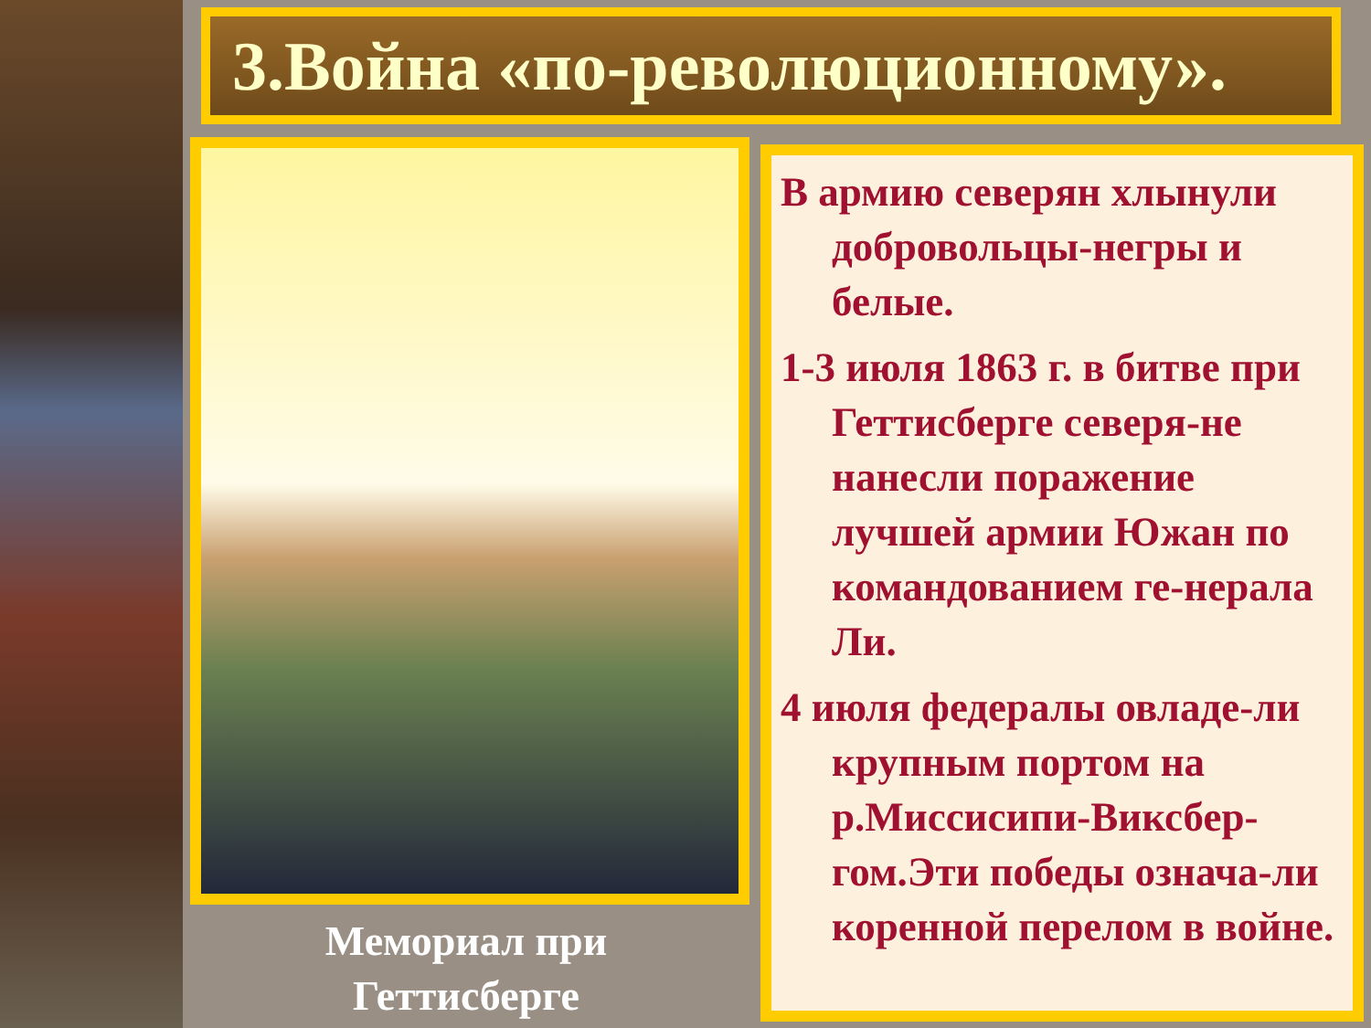3.Война «по-революционному».
Мемориал при Геттисберге
В армию северян хлынули добровольцы-негры и белые.
1-3 июля 1863 г. в битве при Геттисберге северя-не нанесли поражение лучшей армии Южан по командованием ге-нерала Ли.
4 июля федералы овладе-ли крупным портом на р.Миссисипи-Виксбер-гом.Эти победы означа-ли коренной перелом в войне.